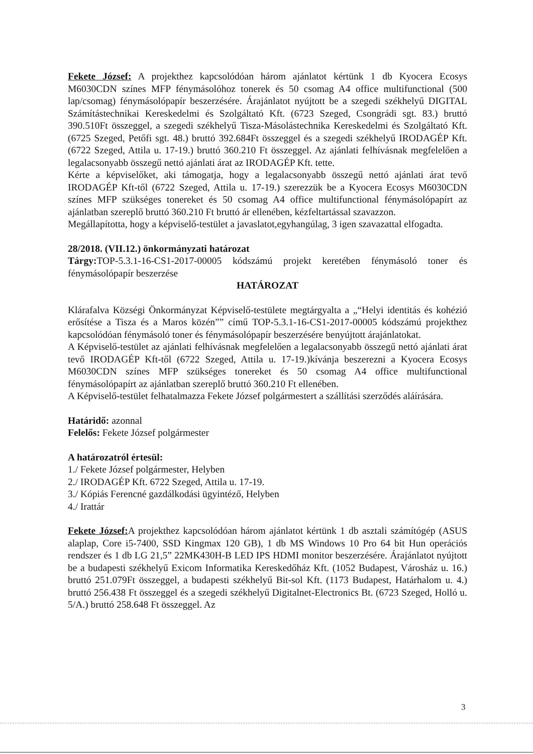Fekete József: A projekthez kapcsolódóan három ajánlatot kértünk 1 db Kyocera Ecosys M6030CDN színes MFP fénymásolóhoz tonerek és 50 csomag A4 office multifunctional (500 lap/csomag) fénymásolópapír beszerzésére. Árajánlatot nyújtott be a szegedi székhelyű DIGITAL Számítástechnikai Kereskedelmi és Szolgáltató Kft. (6723 Szeged, Csongrádi sgt. 83.) bruttó 390.510Ft összeggel, a szegedi székhelyű Tisza-Másolástechnika Kereskedelmi és Szolgáltató Kft. (6725 Szeged, Petőfi sgt. 48.) bruttó 392.684Ft összeggel és a szegedi székhelyű IRODAGÉP Kft. (6722 Szeged, Attila u. 17-19.) bruttó 360.210 Ft összeggel. Az ajánlati felhívásnak megfelelően a legalacsonyabb összegű nettó ajánlati árat az IRODAGÉP Kft. tette.
Kérte a képviselőket, aki támogatja, hogy a legalacsonyabb összegű nettó ajánlati árat tevő IRODAGÉP Kft-től (6722 Szeged, Attila u. 17-19.) szerezzük be a Kyocera Ecosys M6030CDN színes MFP szükséges tonereket és 50 csomag A4 office multifunctional fénymásolópapírt az ajánlatban szereplő bruttó 360.210 Ft bruttó ár ellenében, kézfeltartással szavazzon.
Megállapította, hogy a képviselő-testület a javaslatot,egyhangúlag, 3 igen szavazattal elfogadta.
28/2018. (VII.12.) önkormányzati határozat
Tárgy: TOP-5.3.1-16-CS1-2017-00005 kódszámú projekt keretében fénymásoló toner és fénymásolópapír beszerzése
HATÁROZAT
Klárafalva Községi Önkormányzat Képviselő-testülete megtárgyalta a „“Helyi identitás és kohézió erősítése a Tisza és a Maros közén”” című TOP-5.3.1-16-CS1-2017-00005 kódszámú projekthez kapcsolódóan fénymásoló toner és fénymásolópapír beszerzésére benyújtott árajánlatokat.
A Képviselő-testület az ajánlati felhívásnak megfelelően a legalacsonyabb összegű nettó ajánlati árat tevő IRODAGÉP Kft-től (6722 Szeged, Attila u. 17-19.)kívánja beszerezni a Kyocera Ecosys M6030CDN színes MFP szükséges tonereket és 50 csomag A4 office multifunctional fénymásolópapírt az ajánlatban szereplő bruttó 360.210 Ft ellenében.
A Képviselő-testület felhatalmazza Fekete József polgármestert a szállítási szerződés aláírására.
Határidő: azonnal
Felelős: Fekete József polgármester
A határozatról értesül:
1./ Fekete József polgármester, Helyben
2./ IRODAGÉP Kft. 6722 Szeged, Attila u. 17-19.
3./ Kópiás Ferencné gazdálkodási ügyintéző, Helyben
4./ Irattár
Fekete József: A projekthez kapcsolódóan három ajánlatot kértünk 1 db asztali számítógép (ASUS alaplap, Core i5-7400, SSD Kingmax 120 GB), 1 db MS Windows 10 Pro 64 bit Hun operációs rendszer és 1 db LG 21,5” 22MK430H-B LED IPS HDMI monitor beszerzésére. Árajánlatot nyújtott be a budapesti székhelyű Exicom Informatika Kereskedőház Kft. (1052 Budapest, Városház u. 16.) bruttó 251.079Ft összeggel, a budapesti székhelyű Bit-sol Kft. (1173 Budapest, Határhalom u. 4.) bruttó 256.438 Ft összeggel és a szegedi székhelyű Digitalnet-Electronics Bt. (6723 Szeged, Holló u. 5/A.) bruttó 258.648 Ft összeggel. Az
3